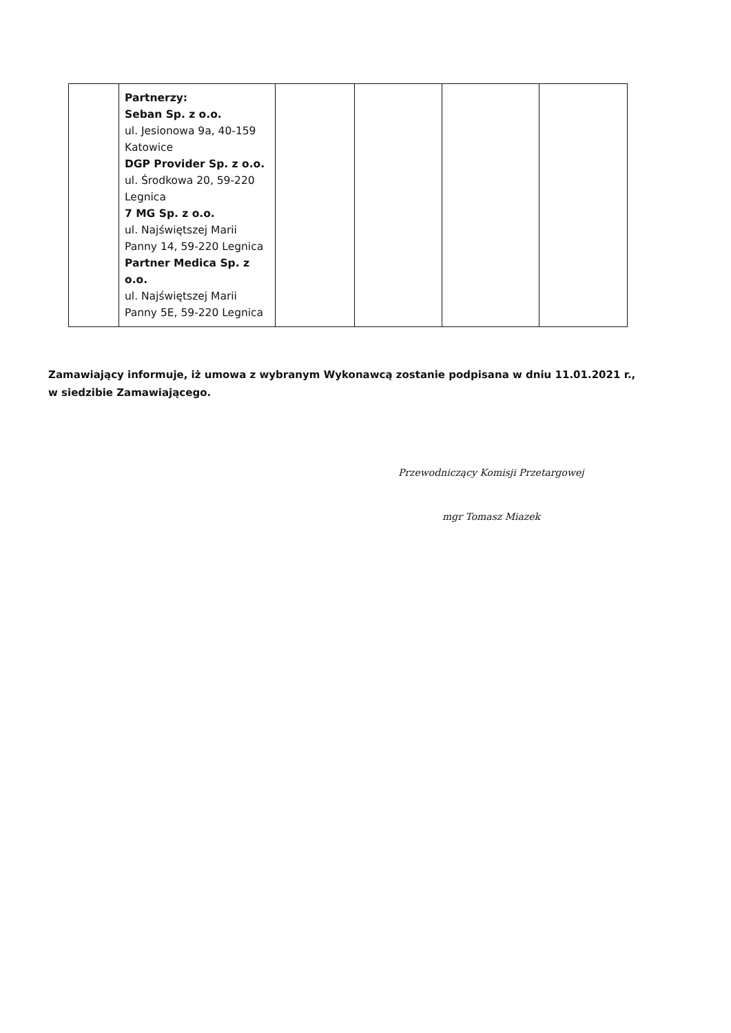| | Partnerzy: Seban Sp. z o.o. ul. Jesionowa 9a, 40-159 Katowice DGP Provider Sp. z o.o. ul. Środkowa 20, 59-220 Legnica 7 MG Sp. z o.o. ul. Najświętszej Marii Panny 14, 59-220 Legnica Partner Medica Sp. z o.o. ul. Najświętszej Marii Panny 5E, 59-220 Legnica | | | | |
Zamawiający informuje, iż umowa z wybranym Wykonawcą zostanie podpisana w dniu 11.01.2021 r., w siedzibie Zamawiającego.
Przewodniczący Komisji Przetargowej
mgr Tomasz Miazek